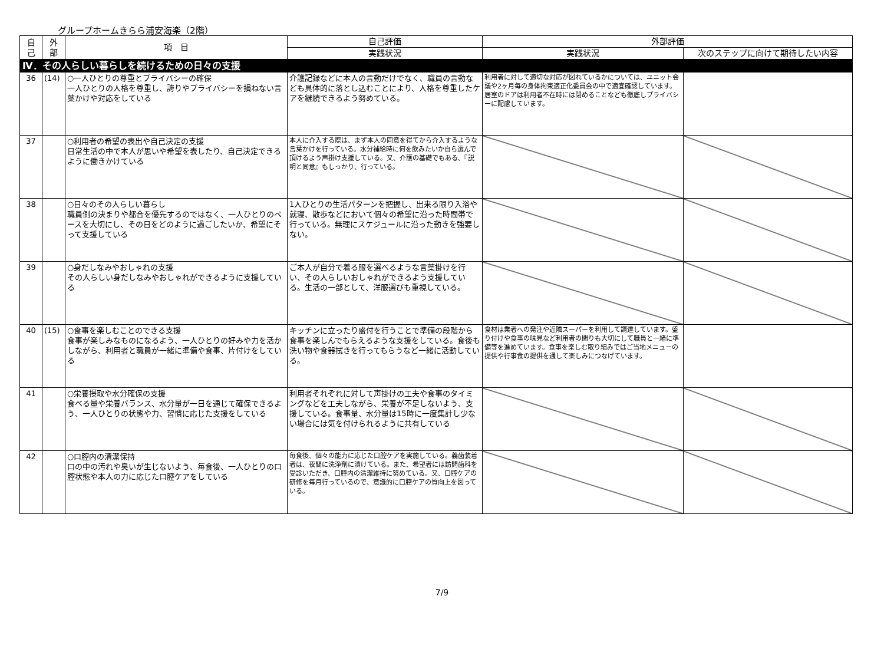グループホームきらら浦安海楽（2階）
| 自 己 | 外 部 | 項 目 | 自己評価 | 外部評価 | |
| --- | --- | --- | --- | --- | --- |
| | | | 実践状況 | 実践状況 | 次のステップに向けて期待したい内容 |
| Ⅳ．その人らしい暮らしを続けるための日々の支援 | | | | | |
| 36 | (14) | ○一人ひとりの尊重とプライバシーの確保 一人ひとりの人格を尊重し、誇りやプライバシーを損ねない言葉かけや対応をしている | 介護記録などに本人の言動だけでなく、職員の言動なども具体的に落とし込むことにより、人格を尊重したケアを継続できるよう努めている。 | 利用者に対して適切な対応が図れているかについては、ユニット会議や2ヶ月毎の身体拘束適正化委員会の中で適宜確認しています。居室のドアは利用者不在時には閉めることなども徹底しプライバシーに配慮しています。 | |
| 37 | | ○利用者の希望の表出や自己決定の支援 日常生活の中で本人が思いや希望を表したり、自己決定できるように働きかけている | 本人に介入する際は、まず本人の同意を得てから介入するような言葉かけを行っている。水分補給時に何を飲みたいか自ら選んで頂けるよう声掛け支援している。又、介護の基礎でもある、『説明と同意』もしっかり、行っている。 | | |
| 38 | | ○日々のその人らしい暮らし 職員側の決まりや都合を優先するのではなく、一人ひとりのペースを大切にし、その日をどのように過ごしたいか、希望にそって支援している | 1人ひとりの生活パターンを把握し、出来る限り入浴や就寝、散歩などにおいて個々の希望に沿った時間帯で行っている。無理にスケジュールに沿った動きを強要しない。 | | |
| 39 | | ○身だしなみやおしゃれの支援 その人らしい身だしなみやおしゃれができるように支援している | ご本人が自分で着る服を選べるような言葉掛けを行い、その人らしいおしゃれができるよう支援している。生活の一部として、洋服選びも重視している。 | | |
| 40 | (15) | ○食事を楽しむことのできる支援 食事が楽しみなものになるよう、一人ひとりの好みや力を活かしながら、利用者と職員が一緒に準備や食事、片付けをしている | キッチンに立ったり盛付を行うことで準備の段階から食事を楽しんでもらえるような支援をしている。食後も洗い物や食器拭きを行ってもらうなど一緒に活動している。 | 食材は業者への発注や近隣スーパーを利用して調達しています。盛り付けや食事の味見など利用者の関りも大切にして職員と一緒に準備等を進めています。食事を楽しむ取り組みではご当地メニューの提供や行事食の提供を通して楽しみにつなげています。 | |
| 41 | | ○栄養摂取や水分確保の支援 食べる量や栄養バランス、水分量が一日を通じて確保できるよう、一人ひとりの状態や力、習慣に応じた支援をしている | 利用者それぞれに対して声掛けの工夫や食事のタイミングなどを工夫しながら、栄養が不足しないよう、支援している。食事量、水分量は15時に一度集計し少ない場合には気を付けられるように共有している | | |
| 42 | | ○口腔内の清潔保持 口の中の汚れや臭いが生じないよう、毎食後、一人ひとりの口腔状態や本人の力に応じた口腔ケアをしている | 毎食後、個々の能力に応じた口腔ケアを実施している。義歯装着者は、夜間に洗浄剤に漬けている。また、希望者には訪問歯科を受診いただき、口腔内の清潔維持に努めている。又、口腔ケアの研修を毎月行っているので、意識的に口腔ケアの質向上を図っている。 | | |
7/9